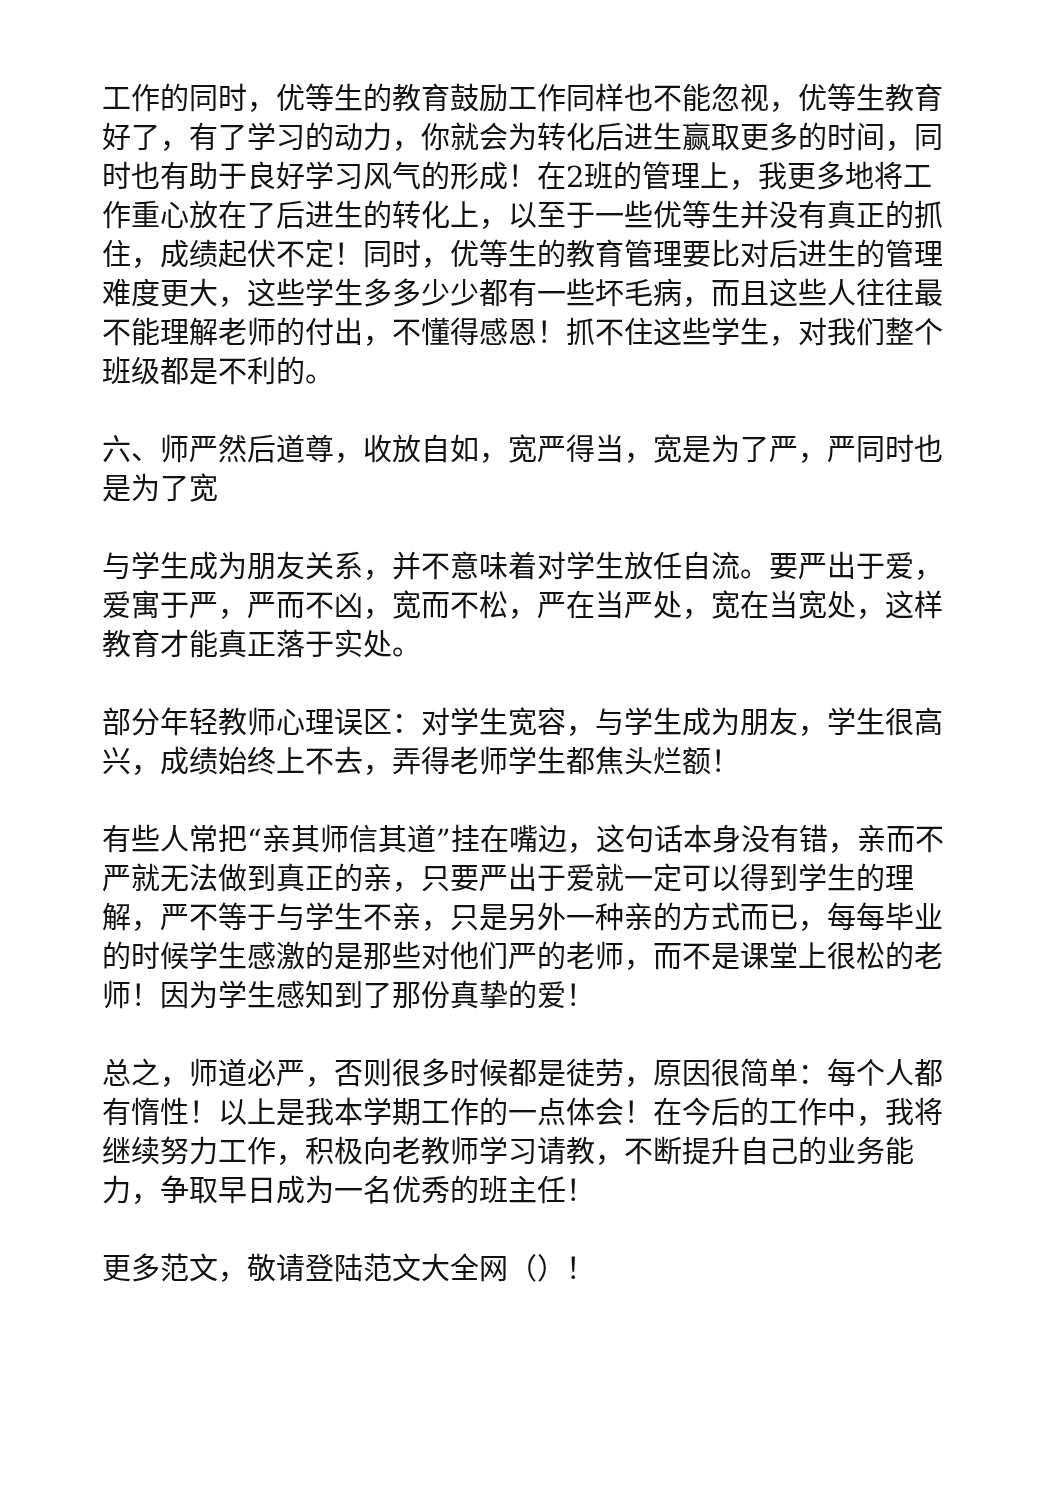工作的同时，优等生的教育鼓励工作同样也不能忽视，优等生教育好了，有了学习的动力，你就会为转化后进生赢取更多的时间，同时也有助于良好学习风气的形成！在2班的管理上，我更多地将工作重心放在了后进生的转化上，以至于一些优等生并没有真正的抓住，成绩起伏不定！同时，优等生的教育管理要比对后进生的管理难度更大，这些学生多多少少都有一些坏毛病，而且这些人往往最不能理解老师的付出，不懂得感恩！抓不住这些学生，对我们整个班级都是不利的。
六、师严然后道尊，收放自如，宽严得当，宽是为了严，严同时也是为了宽
与学生成为朋友关系，并不意味着对学生放任自流。要严出于爱，爱寓于严，严而不凶，宽而不松，严在当严处，宽在当宽处，这样教育才能真正落于实处。
部分年轻教师心理误区：对学生宽容，与学生成为朋友，学生很高兴，成绩始终上不去，弄得老师学生都焦头烂额！
有些人常把“亲其师信其道”挂在嘴边，这句话本身没有错，亲而不严就无法做到真正的亲，只要严出于爱就一定可以得到学生的理解，严不等于与学生不亲，只是另外一种亲的方式而已，每每毕业的时候学生感激的是那些对他们严的老师，而不是课堂上很松的老师！因为学生感知到了那份真挚的爱！
总之，师道必严，否则很多时候都是徒劳，原因很简单：每个人都有惰性！以上是我本学期工作的一点体会！在今后的工作中，我将继续努力工作，积极向老教师学习请教，不断提升自己的业务能力，争取早日成为一名优秀的班主任！
更多范文，敬请登陆范文大全网（）！